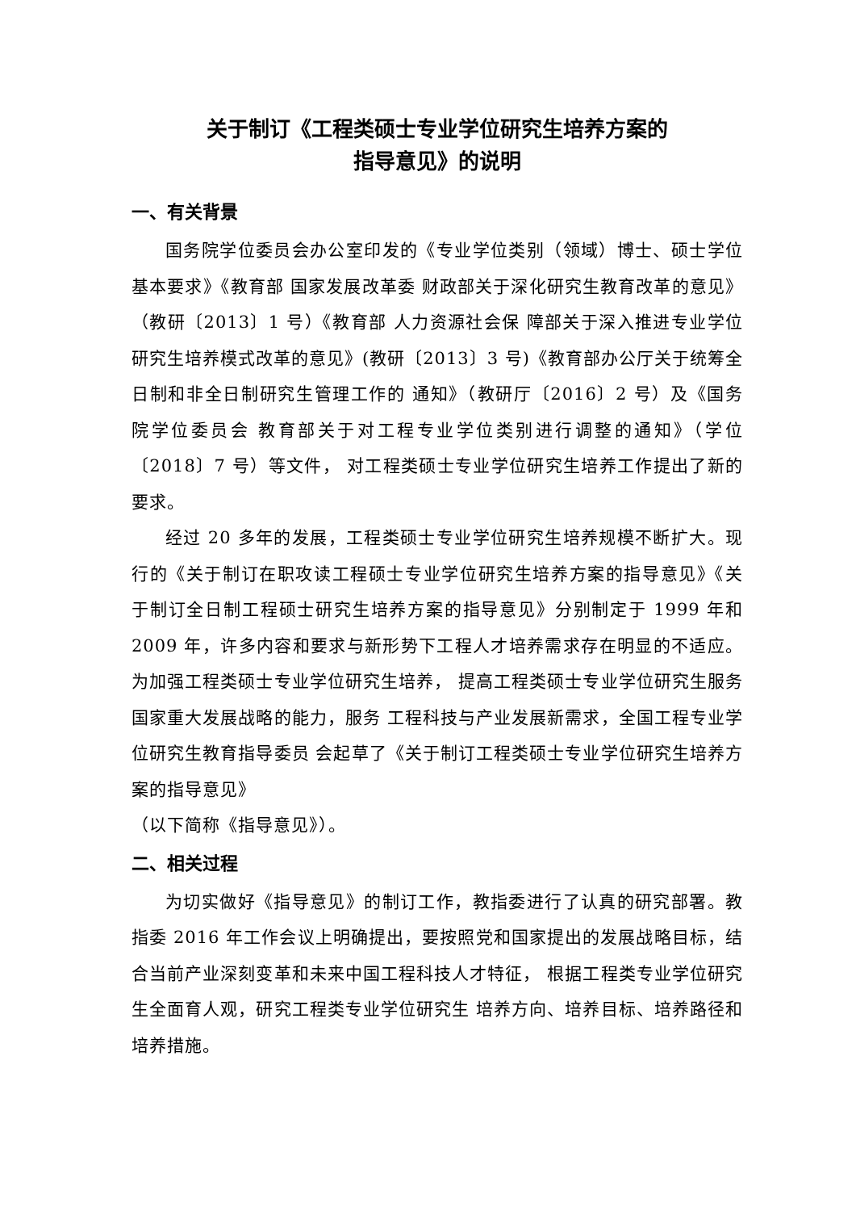关于制订《工程类硕士专业学位研究生培养方案的
指导意见》的说明
一、有关背景
国务院学位委员会办公室印发的《专业学位类别（领域）博士、硕士学位基本要求》《教育部 国家发展改革委 财政部关于深化研究生教育改革的意见》（教研〔2013〕1 号）《教育部 人力资源社会保 障部关于深入推进专业学位研究生培养模式改革的意见》(教研〔2013〕3 号)《教育部办公厅关于统筹全日制和非全日制研究生管理工作的 通知》（教研厅〔2016〕2 号）及《国务院学位委员会 教育部关于对工程专业学位类别进行调整的通知》（学位〔2018〕7 号）等文件， 对工程类硕士专业学位研究生培养工作提出了新的要求。
经过 20 多年的发展，工程类硕士专业学位研究生培养规模不断扩大。现行的《关于制订在职攻读工程硕士专业学位研究生培养方案的指导意见》《关于制订全日制工程硕士研究生培养方案的指导意见》分别制定于 1999 年和 2009 年，许多内容和要求与新形势下工程人才培养需求存在明显的不适应。为加强工程类硕士专业学位研究生培养， 提高工程类硕士专业学位研究生服务国家重大发展战略的能力，服务 工程科技与产业发展新需求，全国工程专业学位研究生教育指导委员 会起草了《关于制订工程类硕士专业学位研究生培养方案的指导意见》
（以下简称《指导意见》）。
二、相关过程
为切实做好《指导意见》的制订工作，教指委进行了认真的研究部署。教指委 2016 年工作会议上明确提出，要按照党和国家提出的发展战略目标，结合当前产业深刻变革和未来中国工程科技人才特征， 根据工程类专业学位研究生全面育人观，研究工程类专业学位研究生 培养方向、培养目标、培养路径和培养措施。